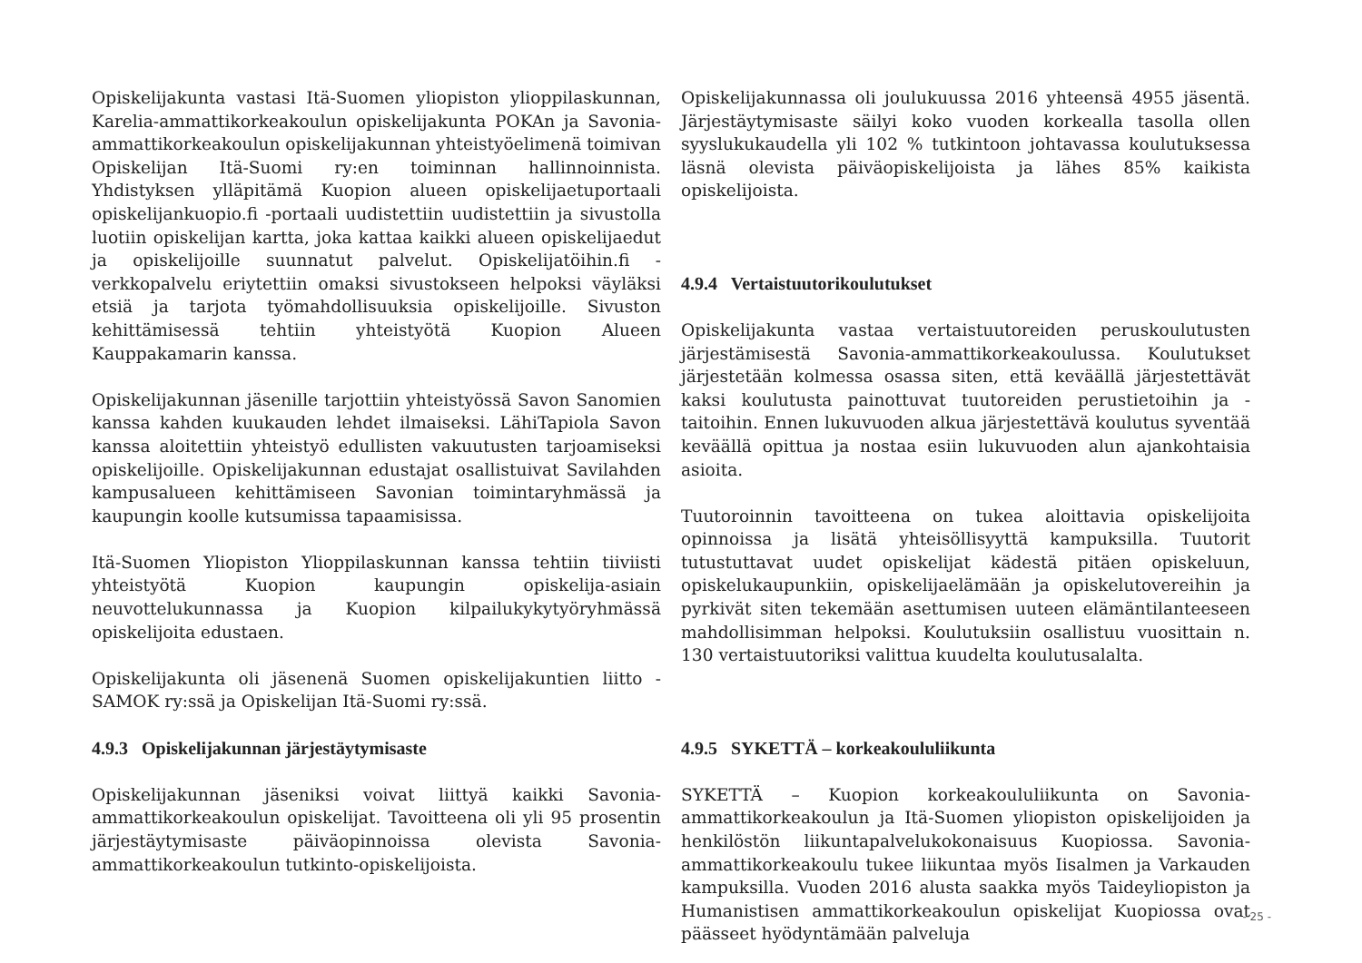Opiskelijakunta vastasi Itä-Suomen yliopiston ylioppilaskunnan, Karelia-ammattikorkeakoulun opiskelijakunta POKAn ja Savonia-ammattikorkeakoulun opiskelijakunnan yhteistyöelimenä toimivan Opiskelijan Itä-Suomi ry:en toiminnan hallinnoinnista. Yhdistyksen ylläpitämä Kuopion alueen opiskelijaetuportaali opiskelijankuopio.fi -portaali uudistettiin uudistettiin ja sivustolla luotiin opiskelijan kartta, joka kattaa kaikki alueen opiskelijaedut ja opiskelijoille suunnatut palvelut. Opiskelijatöihin.fi -verkkopalvelu eriytettiin omaksi sivustokseen helpoksi väyläksi etsiä ja tarjota työmahdollisuuksia opiskelijoille. Sivuston kehittämisessä tehtiin yhteistyötä Kuopion Alueen Kauppakamarin kanssa.
Opiskelijakunnan jäsenille tarjottiin yhteistyössä Savon Sanomien kanssa kahden kuukauden lehdet ilmaiseksi. LähiTapiola Savon kanssa aloitettiin yhteistyö edullisten vakuutusten tarjoamiseksi opiskelijoille. Opiskelijakunnan edustajat osallistuivat Savilahden kampusalueen kehittämiseen Savonian toimintaryhmässä ja kaupungin koolle kutsumissa tapaamisissa.
Itä-Suomen Yliopiston Ylioppilaskunnan kanssa tehtiin tiiviisti yhteistyötä Kuopion kaupungin opiskelija-asiain neuvottelukunnassa ja Kuopion kilpailukykytyöryhmässä opiskelijoita edustaen.
Opiskelijakunta oli jäsenenä Suomen opiskelijakuntien liitto - SAMOK ry:ssä ja Opiskelijan Itä-Suomi ry:ssä.
4.9.3 Opiskelijakunnan järjestäytymisaste
Opiskelijakunnan jäseniksi voivat liittyä kaikki Savonia-ammattikorkeakoulun opiskelijat. Tavoitteena oli yli 95 prosentin järjestäytymisaste päiväopinnoissa olevista Savonia-ammattikorkeakoulun tutkinto-opiskelijoista.
Opiskelijakunnassa oli joulukuussa 2016 yhteensä 4955 jäsentä. Järjestäytymisaste säilyi koko vuoden korkealla tasolla ollen syyslukukaudella yli 102 % tutkintoon johtavassa koulutuksessa läsnä olevista päiväopiskelijoista ja lähes 85% kaikista opiskelijoista.
4.9.4 Vertaistuutorikoulutukset
Opiskelijakunta vastaa vertaistuutoreiden peruskoulutusten järjestämisestä Savonia-ammattikorkeakoulussa. Koulutukset järjestetään kolmessa osassa siten, että keväällä järjestettävät kaksi koulutusta painottuvat tuutoreiden perustietoihin ja -taitoihin. Ennen lukuvuoden alkua järjestettävä koulutus syventää keväällä opittua ja nostaa esiin lukuvuoden alun ajankohtaisia asioita.
Tuutoroinnin tavoitteena on tukea aloittavia opiskelijoita opinnoissa ja lisätä yhteisöllisyyttä kampuksilla. Tuutorit tutustuttavat uudet opiskelijat kädestä pitäen opiskeluun, opiskelukaupunkiin, opiskelijaelämään ja opiskelutovereihin ja pyrkivät siten tekemään asettumisen uuteen elämäntilanteeseen mahdollisimman helpoksi. Koulutuksiin osallistuu vuosittain n. 130 vertaistuutoriksi valittua kuudelta koulutusalalta.
4.9.5 SYKETTÄ – korkeakoululiikunta
SYKETTÄ – Kuopion korkeakoululiikunta on Savonia-ammattikorkeakoulun ja Itä-Suomen yliopiston opiskelijoiden ja henkilöstön liikuntapalvelukokonaisuus Kuopiossa. Savonia-ammattikorkeakoulu tukee liikuntaa myös Iisalmen ja Varkauden kampuksilla. Vuoden 2016 alusta saakka myös Taideyliopiston ja Humanistisen ammattikorkeakoulun opiskelijat Kuopiossa ovat päässeet hyödyntämään palveluja
- 25 -